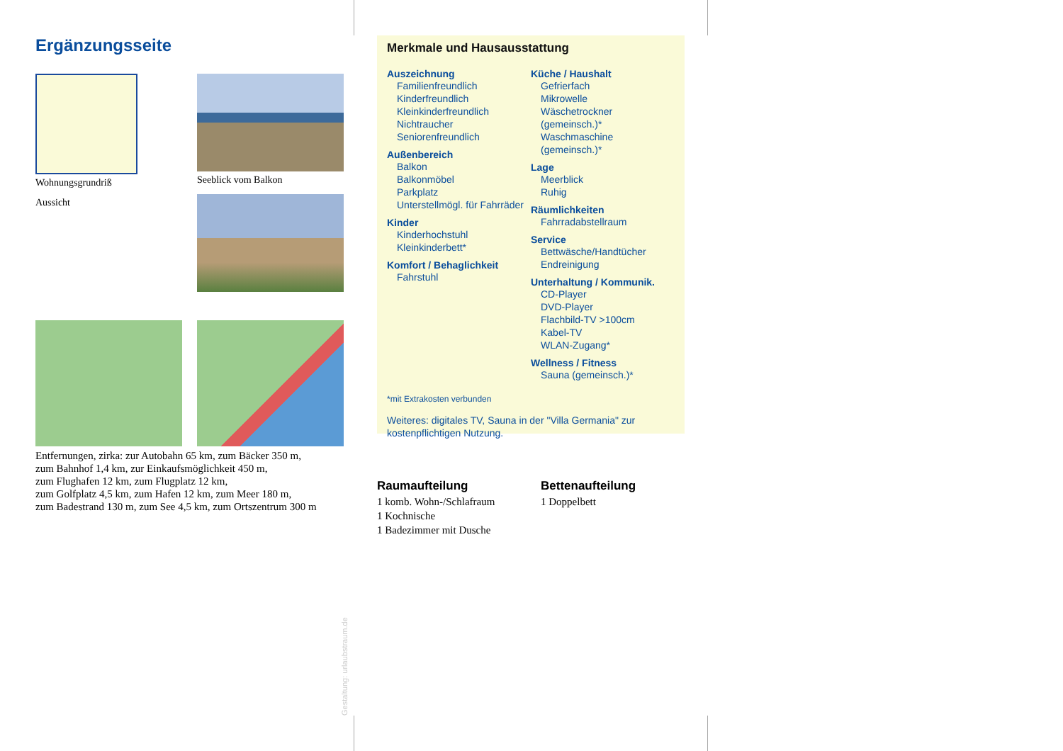Ergänzungsseite
Wohnungsgrundriß
Aussicht
Seeblick vom Balkon
Entfernungen, zirka: zur Autobahn 65 km, zum Bäcker 350 m,
zum Bahnhof 1,4 km, zur Einkaufsmöglichkeit 450 m,
zum Flughafen 12 km, zum Flugplatz 12 km,
zum Golfplatz 4,5 km, zum Hafen 12 km, zum Meer 180 m,
zum Badestrand 130 m, zum See 4,5 km, zum Ortszentrum 300 m
Merkmale und Hausausstattung
Auszeichnung
Familienfreundlich
Kinderfreundlich
Kleinkinderfreundlich
Nichtraucher
Seniorenfreundlich
Außenbereich
Balkon
Balkonmöbel
Parkplatz
Unterstellmögl. für Fahrräder
Kinder
Kinderhochstuhl
Kleinkinderbett*
Komfort / Behaglichkeit
Fahrstuhl
Küche / Haushalt
Gefrierfach
Mikrowelle
Wäschetrockner (gemeinsch.)*
Waschmaschine (gemeinsch.)*
Lage
Meerblick
Ruhig
Räumlichkeiten
Fahrradabstellraum
Service
Bettwäsche/Handtücher
Endreinigung
Unterhaltung / Kommunik.
CD-Player
DVD-Player
Flachbild-TV >100cm
Kabel-TV
WLAN-Zugang*
Wellness / Fitness
Sauna (gemeinsch.)*
*mit Extrakosten verbunden
Weiteres: digitales TV, Sauna in der "Villa Germania" zur kostenpflichtigen Nutzung.
Raumaufteilung
1 komb. Wohn-/Schlafraum
1 Kochnische
1 Badezimmer mit Dusche
Bettenaufteilung
1 Doppelbett
Gestaltung: urlaubstraum.de